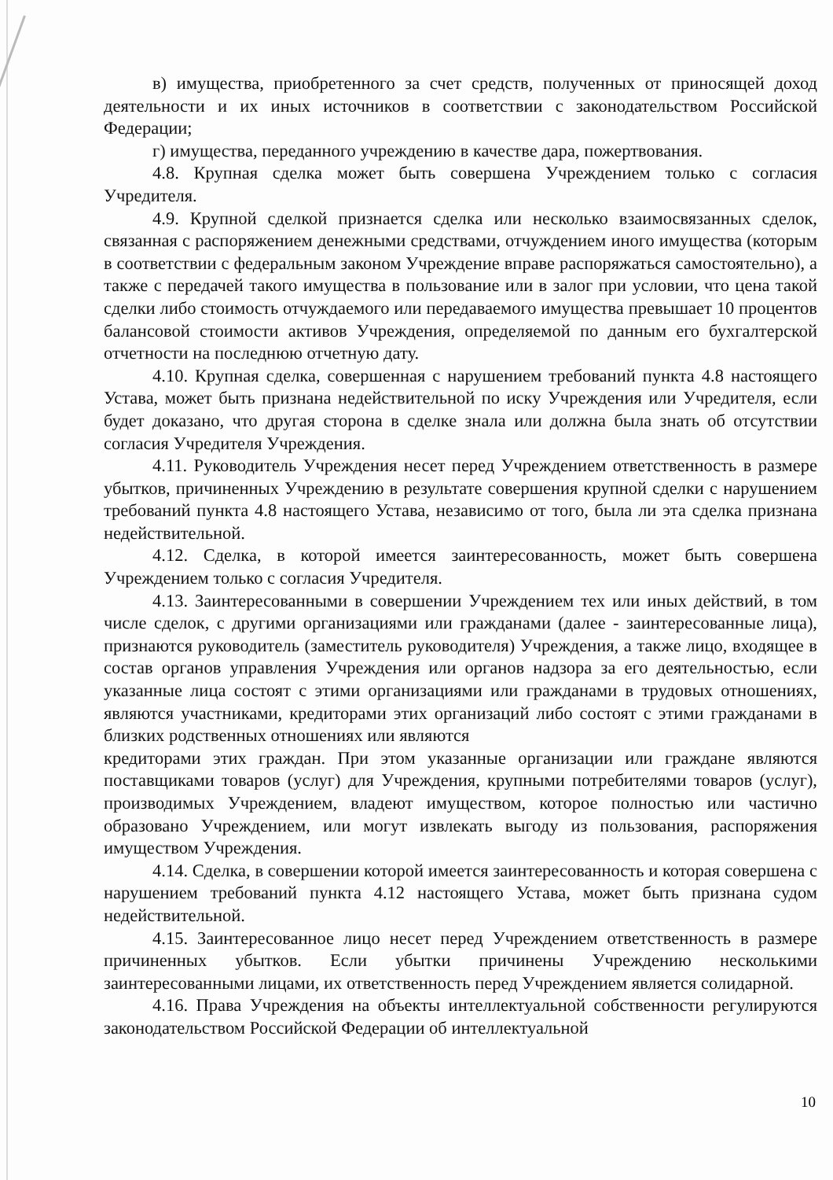в) имущества, приобретенного за счет средств, полученных от приносящей доход деятельности и их иных источников в соответствии с законодательством Российской Федерации;
г) имущества, переданного учреждению в качестве дара, пожертвования.
4.8. Крупная сделка может быть совершена Учреждением только с согласия Учредителя.
4.9. Крупной сделкой признается сделка или несколько взаимосвязанных сделок, связанная с распоряжением денежными средствами, отчуждением иного имущества (которым в соответствии с федеральным законом Учреждение вправе распоряжаться самостоятельно), а также с передачей такого имущества в пользование или в залог при условии, что цена такой сделки либо стоимость отчуждаемого или передаваемого имущества превышает 10 процентов балансовой стоимости активов Учреждения, определяемой по данным его бухгалтерской отчетности на последнюю отчетную дату.
4.10. Крупная сделка, совершенная с нарушением требований пункта 4.8 настоящего Устава, может быть признана недействительной по иску Учреждения или Учредителя, если будет доказано, что другая сторона в сделке знала или должна была знать об отсутствии согласия Учредителя Учреждения.
4.11. Руководитель Учреждения несет перед Учреждением ответственность в размере убытков, причиненных Учреждению в результате совершения крупной сделки с нарушением требований пункта 4.8 настоящего Устава, независимо от того, была ли эта сделка признана недействительной.
4.12. Сделка, в которой имеется заинтересованность, может быть совершена Учреждением только с согласия Учредителя.
4.13. Заинтересованными в совершении Учреждением тех или иных действий, в том числе сделок, с другими организациями или гражданами (далее - заинтересованные лица), признаются руководитель (заместитель руководителя) Учреждения, а также лицо, входящее в состав органов управления Учреждения или органов надзора за его деятельностью, если указанные лица состоят с этими организациями или гражданами в трудовых отношениях, являются участниками, кредиторами этих организаций либо состоят с этими гражданами в близких родственных отношениях или являются
кредиторами этих граждан. При этом указанные организации или граждане являются поставщиками товаров (услуг) для Учреждения, крупными потребителями товаров (услуг), производимых Учреждением, владеют имуществом, которое полностью или частично образовано Учреждением, или могут извлекать выгоду из пользования, распоряжения имуществом Учреждения.
4.14. Сделка, в совершении которой имеется заинтересованность и которая совершена с нарушением требований пункта 4.12 настоящего Устава, может быть признана судом недействительной.
4.15. Заинтересованное лицо несет перед Учреждением ответственность в размере причиненных убытков. Если убытки причинены Учреждению несколькими заинтересованными лицами, их ответственность перед Учреждением является солидарной.
4.16. Права Учреждения на объекты интеллектуальной собственности регулируются законодательством Российской Федерации об интеллектуальной
10